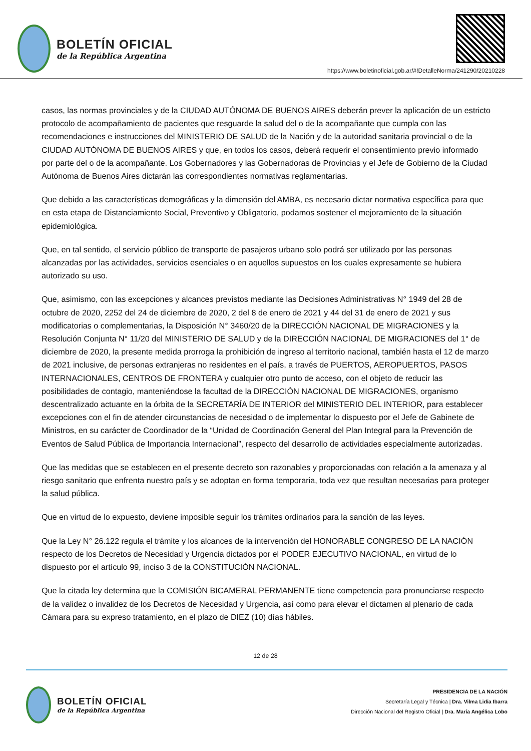BOLETÍN OFICIAL
de la República Argentina
https://www.boletinoficial.gob.ar/#!DetalleNorma/241290/20210228
casos, las normas provinciales y de la CIUDAD AUTÓNOMA DE BUENOS AIRES deberán prever la aplicación de un estricto protocolo de acompañamiento de pacientes que resguarde la salud del o de la acompañante que cumpla con las recomendaciones e instrucciones del MINISTERIO DE SALUD de la Nación y de la autoridad sanitaria provincial o de la CIUDAD AUTÓNOMA DE BUENOS AIRES y que, en todos los casos, deberá requerir el consentimiento previo informado por parte del o de la acompañante. Los Gobernadores y las Gobernadoras de Provincias y el Jefe de Gobierno de la Ciudad Autónoma de Buenos Aires dictarán las correspondientes normativas reglamentarias.
Que debido a las características demográficas y la dimensión del AMBA, es necesario dictar normativa específica para que en esta etapa de Distanciamiento Social, Preventivo y Obligatorio, podamos sostener el mejoramiento de la situación epidemiológica.
Que, en tal sentido, el servicio público de transporte de pasajeros urbano solo podrá ser utilizado por las personas alcanzadas por las actividades, servicios esenciales o en aquellos supuestos en los cuales expresamente se hubiera autorizado su uso.
Que, asimismo, con las excepciones y alcances previstos mediante las Decisiones Administrativas N° 1949 del 28 de octubre de 2020, 2252 del 24 de diciembre de 2020, 2 del 8 de enero de 2021 y 44 del 31 de enero de 2021 y sus modificatorias o complementarias, la Disposición N° 3460/20 de la DIRECCIÓN NACIONAL DE MIGRACIONES y la Resolución Conjunta N° 11/20 del MINISTERIO DE SALUD y de la DIRECCIÓN NACIONAL DE MIGRACIONES del 1° de diciembre de 2020, la presente medida prorroga la prohibición de ingreso al territorio nacional, también hasta el 12 de marzo de 2021 inclusive, de personas extranjeras no residentes en el país, a través de PUERTOS, AEROPUERTOS, PASOS INTERNACIONALES, CENTROS DE FRONTERA y cualquier otro punto de acceso, con el objeto de reducir las posibilidades de contagio, manteniéndose la facultad de la DIRECCIÓN NACIONAL DE MIGRACIONES, organismo descentralizado actuante en la órbita de la SECRETARÍA DE INTERIOR del MINISTERIO DEL INTERIOR, para establecer excepciones con el fin de atender circunstancias de necesidad o de implementar lo dispuesto por el Jefe de Gabinete de Ministros, en su carácter de Coordinador de la “Unidad de Coordinación General del Plan Integral para la Prevención de Eventos de Salud Pública de Importancia Internacional”, respecto del desarrollo de actividades especialmente autorizadas.
Que las medidas que se establecen en el presente decreto son razonables y proporcionadas con relación a la amenaza y al riesgo sanitario que enfrenta nuestro país y se adoptan en forma temporaria, toda vez que resultan necesarias para proteger la salud pública.
Que en virtud de lo expuesto, deviene imposible seguir los trámites ordinarios para la sanción de las leyes.
Que la Ley N° 26.122 regula el trámite y los alcances de la intervención del HONORABLE CONGRESO DE LA NACIÓN respecto de los Decretos de Necesidad y Urgencia dictados por el PODER EJECUTIVO NACIONAL, en virtud de lo dispuesto por el artículo 99, inciso 3 de la CONSTITUCIÓN NACIONAL.
Que la citada ley determina que la COMISIÓN BICAMERAL PERMANENTE tiene competencia para pronunciarse respecto de la validez o invalidez de los Decretos de Necesidad y Urgencia, así como para elevar el dictamen al plenario de cada Cámara para su expreso tratamiento, en el plazo de DIEZ (10) días hábiles.
12 de 28
BOLETÍN OFICIAL
de la República Argentina
PRESIDENCIA DE LA NACIÓN
Secretaría Legal y Técnica | Dra. Vilma Lidia Ibarra
Dirección Nacional del Registro Oficial | Dra. María Angélica Lobo